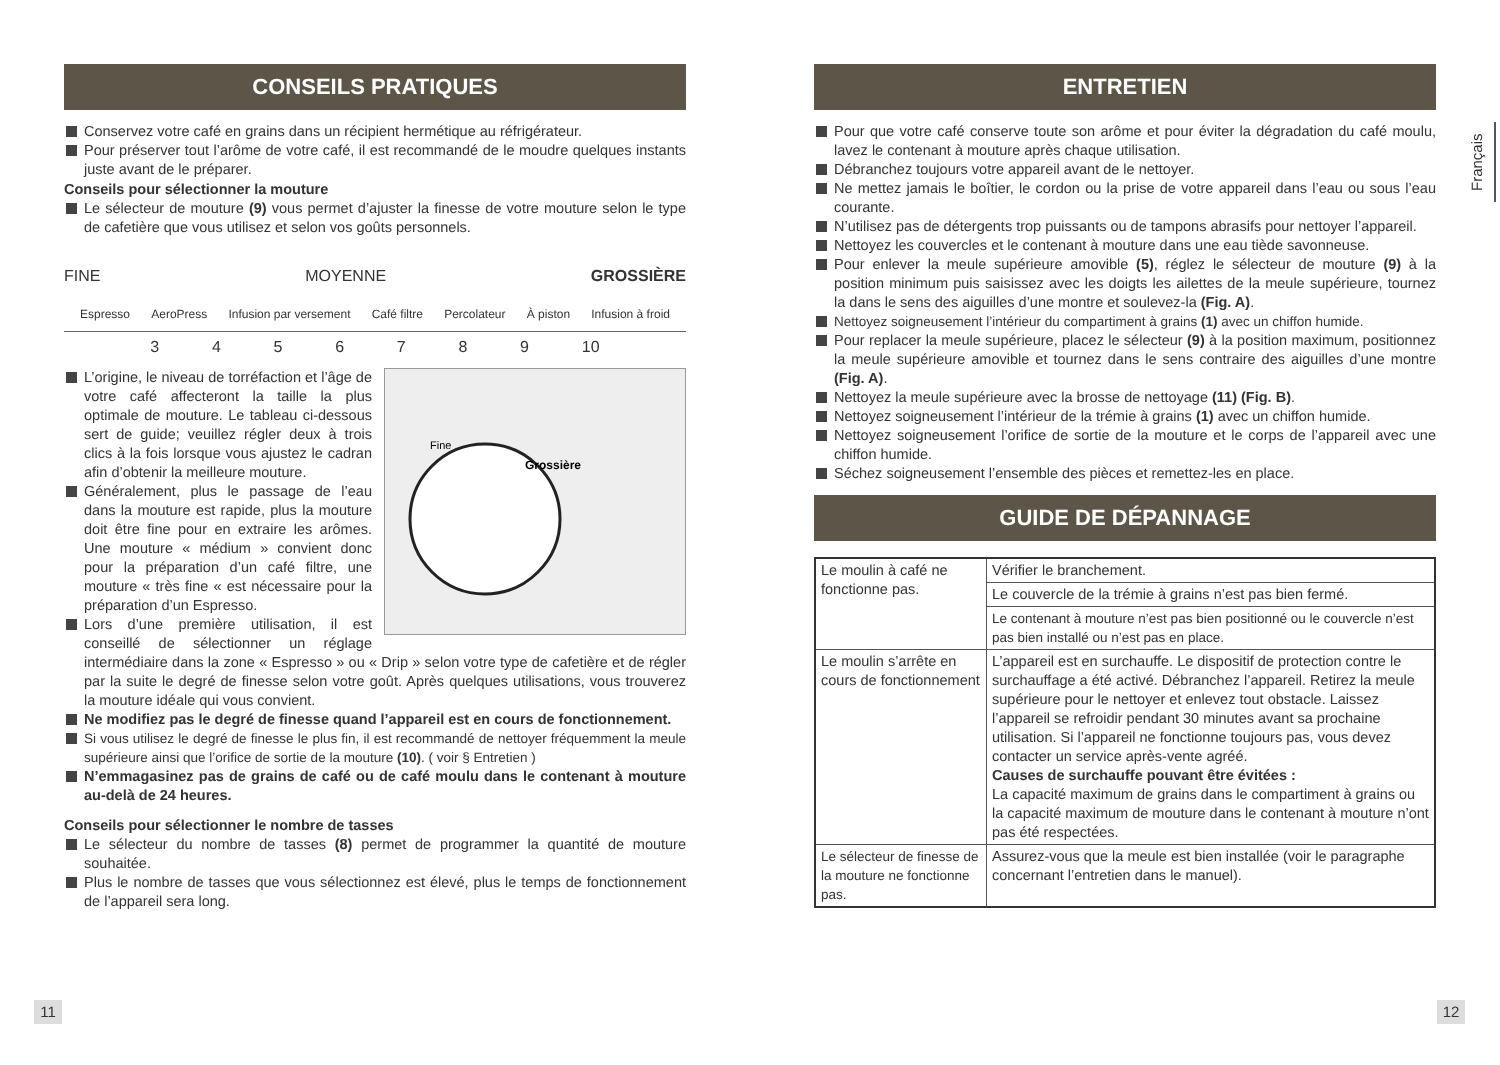CONSEILS PRATIQUES
Conservez votre café en grains dans un récipient hermétique au réfrigérateur.
Pour préserver tout l’arôme de votre café, il est recommandé de le moudre quelques instants juste avant de le préparer.
Conseils pour sélectionner la mouture
Le sélecteur de mouture (9) vous permet d’ajuster la finesse de votre mouture selon le type de cafetière que vous utilisez et selon vos goûts personnels.
FINE MOYENNE GROSSIÈRE
Espresso AeroPress Infusion par versement Café filtre Percolateur À piston Infusion à froid
3 4 5 6 7 8 9 10
Fine
Grossière
L’origine, le niveau de torréfaction et l’âge de votre café affecteront la taille la plus optimale de mouture. Le tableau ci-dessous sert de guide; veuillez régler deux à trois clics à la fois lorsque vous ajustez le cadran afin d’obtenir la meilleure mouture.
Généralement, plus le passage de l’eau dans la mouture est rapide, plus la mouture doit être fine pour en extraire les arômes. Une mouture « médium » convient donc pour la préparation d’un café filtre, une mouture « très fine « est nécessaire pour la préparation d’un Espresso.
Lors d’une première utilisation, il est conseillé de sélectionner un réglage intermédiaire dans la zone « Espresso » ou « Drip » selon votre type de cafetière et de régler par la suite le degré de finesse selon votre goût. Après quelques utilisations, vous trouverez la mouture idéale qui vous convient.
Ne modifiez pas le degré de finesse quand l’appareil est en cours de fonctionnement.
Si vous utilisez le degré de finesse le plus fin, il est recommandé de nettoyer fréquemment la meule supérieure ainsi que l’orifice de sortie de la mouture (10). ( voir § Entretien )
N’emmagasinez pas de grains de café ou de café moulu dans le contenant à mouture au-delà de 24 heures.
Conseils pour sélectionner le nombre de tasses
Le sélecteur du nombre de tasses (8) permet de programmer la quantité de mouture souhaitée.
Plus le nombre de tasses que vous sélectionnez est élevé, plus le temps de fonctionnement de l’appareil sera long.
ENTRETIEN
Pour que votre café conserve toute son arôme et pour éviter la dégradation du café moulu, lavez le contenant à mouture après chaque utilisation.
Débranchez toujours votre appareil avant de le nettoyer.
Ne mettez jamais le boîtier, le cordon ou la prise de votre appareil dans l’eau ou sous l’eau courante.
N’utilisez pas de détergents trop puissants ou de tampons abrasifs pour nettoyer l’appareil.
Nettoyez les couvercles et le contenant à mouture dans une eau tiède savonneuse.
Pour enlever la meule supérieure amovible (5), réglez le sélecteur de mouture (9) à la position minimum puis saisissez avec les doigts les ailettes de la meule supérieure, tournez la dans le sens des aiguilles d’une montre et soulevez-la (Fig. A).
Nettoyez soigneusement l’intérieur du compartiment à grains (1) avec un chiffon humide.
Pour replacer la meule supérieure, placez le sélecteur (9) à la position maximum, positionnez la meule supérieure amovible et tournez dans le sens contraire des aiguilles d’une montre (Fig. A).
Nettoyez la meule supérieure avec la brosse de nettoyage (11) (Fig. B).
Nettoyez soigneusement l’intérieur de la trémie à grains (1) avec un chiffon humide.
Nettoyez soigneusement l’orifice de sortie de la mouture et le corps de l’appareil avec une chiffon humide.
Séchez soigneusement l’ensemble des pièces et remettez-les en place.
GUIDE DE DÉPANNAGE
| Le moulin à café ne fonctionne pas. | Vérifier le branchement. |
| | Le couvercle de la trémie à grains n’est pas bien fermé. |
| | Le contenant à mouture n’est pas bien positionné ou le couvercle n’est pas bien installé ou n’est pas en place. |
| Le moulin s’arrête en cours de fonctionnement | L’appareil est en surchauffe. Le dispositif de protection contre le surchauffage a été activé. Débranchez l’appareil. Retirez la meule supérieure pour le nettoyer et enlevez tout obstacle. Laissez l’appareil se refroidir pendant 30 minutes avant sa prochaine utilisation. Si l’appareil ne fonctionne toujours pas, vous devez contacter un service après-vente agréé. Causes de surchauffe pouvant être évitées : La capacité maximum de grains dans le compartiment à grains ou la capacité maximum de mouture dans le contenant à mouture n’ont pas été respectées. |
| Le sélecteur de finesse de la mouture ne fonctionne pas. | Assurez-vous que la meule est bien installée (voir le paragraphe concernant l’entretien dans le manuel). |
Français
11 12